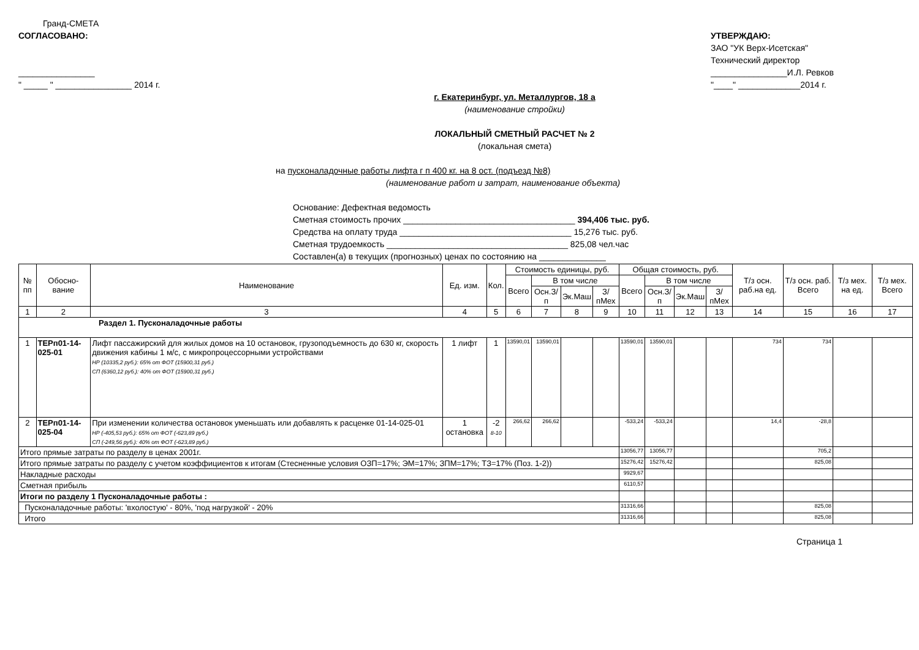Гранд-СМЕТА
СОГЛАСОВАНО:
________________
" _____ " ________________ 2014 г.
УТВЕРЖДАЮ:
ЗАО "УК Верх-Исетская"
Технический директор
________________И.Л. Ревков
"____" _____________2014 г.
г. Екатеринбург, ул. Металлургов, 18 а
(наименование стройки)
ЛОКАЛЬНЫЙ СМЕТНЫЙ РАСЧЕТ № 2
(локальная смета)
на пусконаладочные работы лифта г п 400 кг. на 8 ост. (подъезд №8)
(наименование работ и затрат, наименование объекта)
Основание: Дефектная ведомость
Сметная стоимость прочих ____________________________________ 394,406 тыс. руб.
Средства на оплату труда ____________________________________ 15,276 тыс. руб.
Сметная трудоемкость ______________________________________ 825,08 чел.час
Составлен(а) в текущих (прогнозных) ценах по состоянию на ______________
| № пп | Обосно- вание | Наименование | Ед. изм. | Кол. | Стоимость единицы, руб. | | | | Общая стоимость, руб. | | | | Т/з осн. раб.на ед. | Т/з осн. раб. Всего | Т/з мех. на ед. | Т/з мех. Всего |
| --- | --- | --- | --- | --- | --- | --- | --- | --- | --- | --- | --- | --- | --- | --- | --- | --- |
| | | | | | Всего | В том числе | | | Всего | В том числе | | | | | | |
| | | | | | | Осн.З/п | Эк.Маш | З/пМех | | Осн.З/п | Эк.Маш | З/пМех | | | | |
| 1 | 2 | 3 | 4 | 5 | 6 | 7 | 8 | 9 | 10 | 11 | 12 | 13 | 14 | 15 | 16 | 17 |
| Раздел 1. Пусконаладочные работы | | | | | | | | | | | | | | | | |
| 1 | ТЕРп01-14-025-01 | Лифт пассажирский для жилых домов на 10 остановок, грузоподъемность до 630 кг, скорость движения кабины 1 м/с, с микропроцессорными устройствами НР (10335,2 руб.): 65% от ФОТ (15900,31 руб.) СП (6360,12 руб.): 40% от ФОТ (15900,31 руб.) | 1 лифт | 1 | 13590,01 | 13590,01 | | | 13590,01 | 13590,01 | | | 734 | 734 | | |
| 2 | ТЕРп01-14-025-04 | При изменении количества остановок уменьшать или добавлять к расценке 01-14-025-01 НР (-405,53 руб.): 65% от ФОТ (-623,89 руб.) СП (-249,56 руб.): 40% от ФОТ (-623,89 руб.) | 1 остановка | -2 8-10 | 266,62 | 266,62 | | | -533,24 | -533,24 | | | 14,4 | -28,8 | | |
| Итого прямые затраты по разделу в ценах 2001г. | | | | | | | | | 13056,77 | 13056,77 | | | | 705,2 | | |
| Итого прямые затраты по разделу с учетом коэффициентов к итогам (Стесненные условия ОЗП=17%; ЭМ=17%; ЗПМ=17%; ТЗ=17% (Поз. 1-2)) | | | | | | | | | 15276,42 | 15276,42 | | | | 825,08 | | |
| Накладные расходы | | | | | | | | | 9929,67 | | | | | | | |
| Сметная прибыль | | | | | | | | | 6110,57 | | | | | | | |
| Итоги по разделу 1 Пусконаладочные работы : | | | | | | | | | | | | | | | | |
| Пусконаладочные работы: 'вхолостую' - 80%, 'под нагрузкой' - 20% | | | | | | | | | 31316,66 | | | | | 825,08 | | |
| Итого | | | | | | | | | 31316,66 | | | | | 825,08 | | |
Страница 1